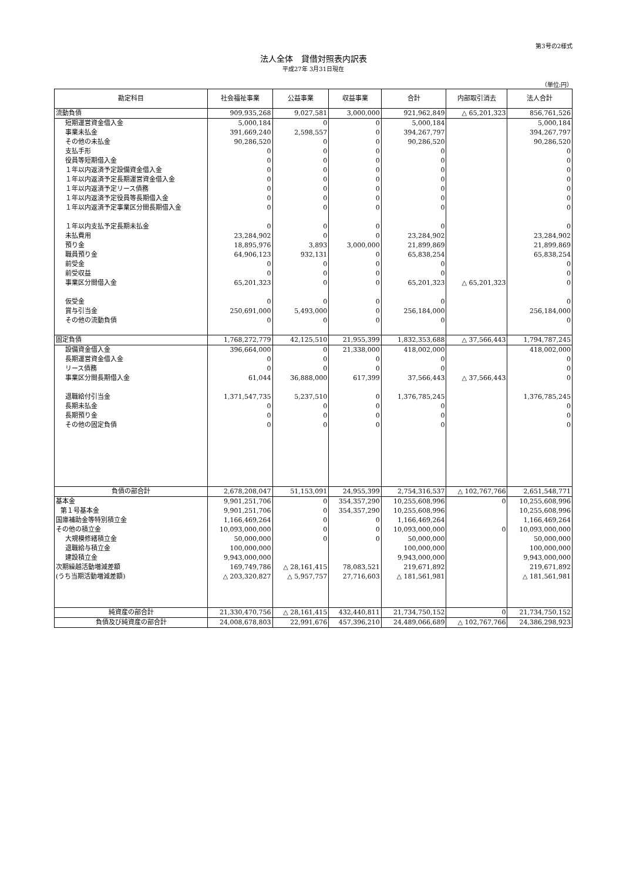第3号の2様式
法人全体　貸借対照表内訳表
平成27年 3月31日現在
（単位:円）
| 勘定科目 | 社会福祉事業 | 公益事業 | 収益事業 | 合計 | 内部取引消去 | 法人合計 |
| --- | --- | --- | --- | --- | --- | --- |
| 流動負債 | 909,935,268 | 9,027,581 | 3,000,000 | 921,962,849 | △ 65,201,323 | 856,761,526 |
| 短期運営資金借入金 | 5,000,184 | 0 | 0 | 5,000,184 | | 5,000,184 |
| 事業未払金 | 391,669,240 | 2,598,557 | 0 | 394,267,797 | | 394,267,797 |
| その他の未払金 | 90,286,520 | 0 | 0 | 90,286,520 | | 90,286,520 |
| 支払手形 | 0 | 0 | 0 | 0 | | 0 |
| 役員等短期借入金 | 0 | 0 | 0 | 0 | | 0 |
| １年以内返済予定設備資金借入金 | 0 | 0 | 0 | 0 | | 0 |
| １年以内返済予定長期運営資金借入金 | 0 | 0 | 0 | 0 | | 0 |
| １年以内返済予定リース債務 | 0 | 0 | 0 | 0 | | 0 |
| １年以内返済予定役員等長期借入金 | 0 | 0 | 0 | 0 | | 0 |
| １年以内返済予定事業区分間長期借入金 | 0 | 0 | 0 | 0 | | 0 |
| １年以内支払予定長期未払金 | 0 | 0 | 0 | 0 | | 0 |
| 未払費用 | 23,284,902 | 0 | 0 | 23,284,902 | | 23,284,902 |
| 預り金 | 18,895,976 | 3,893 | 3,000,000 | 21,899,869 | | 21,899,869 |
| 職員預り金 | 64,906,123 | 932,131 | 0 | 65,838,254 | | 65,838,254 |
| 前受金 | 0 | 0 | 0 | 0 | | 0 |
| 前受収益 | 0 | 0 | 0 | 0 | | 0 |
| 事業区分間借入金 | 65,201,323 | 0 | 0 | 65,201,323 | △ 65,201,323 | 0 |
| 仮受金 | 0 | 0 | 0 | 0 | | 0 |
| 賞与引当金 | 250,691,000 | 5,493,000 | 0 | 256,184,000 | | 256,184,000 |
| その他の流動負債 | 0 | 0 | 0 | 0 | | 0 |
| 固定負債 | 1,768,272,779 | 42,125,510 | 21,955,399 | 1,832,353,688 | △ 37,566,443 | 1,794,787,245 |
| 設備資金借入金 | 396,664,000 | 0 | 21,338,000 | 418,002,000 | | 418,002,000 |
| 長期運営資金借入金 | 0 | 0 | 0 | 0 | | 0 |
| リース債務 | 0 | 0 | 0 | 0 | | 0 |
| 事業区分間長期借入金 | 61,044 | 36,888,000 | 617,399 | 37,566,443 | △ 37,566,443 | 0 |
| 退職給付引当金 | 1,371,547,735 | 5,237,510 | 0 | 1,376,785,245 | | 1,376,785,245 |
| 長期未払金 | 0 | 0 | 0 | 0 | | 0 |
| 長期預り金 | 0 | 0 | 0 | 0 | | 0 |
| その他の固定負債 | 0 | 0 | 0 | 0 | | 0 |
| 負債の部合計 | 2,678,208,047 | 51,153,091 | 24,955,399 | 2,754,316,537 | △ 102,767,766 | 2,651,548,771 |
| 基本金 | 9,901,251,706 | 0 | 354,357,290 | 10,255,608,996 | 0 | 10,255,608,996 |
| 第１号基本金 | 9,901,251,706 | 0 | 354,357,290 | 10,255,608,996 | | 10,255,608,996 |
| 国庫補助金等特別積立金 | 1,166,469,264 | 0 | 0 | 1,166,469,264 | | 1,166,469,264 |
| その他の積立金 | 10,093,000,000 | 0 | 0 | 10,093,000,000 | 0 | 10,093,000,000 |
| 大規模修繕積立金 | 50,000,000 | 0 | 0 | 50,000,000 | | 50,000,000 |
| 退職給与積立金 | 100,000,000 | | | 100,000,000 | | 100,000,000 |
| 建設積立金 | 9,943,000,000 | | | 9,943,000,000 | | 9,943,000,000 |
| 次期繰越活動増減差額 | 169,749,786 | △ 28,161,415 | 78,083,521 | 219,671,892 | | 219,671,892 |
| (うち当期活動増減差額) | △ 203,320,827 | △ 5,957,757 | 27,716,603 | △ 181,561,981 | | △ 181,561,981 |
| 純資産の部合計 | 21,330,470,756 | △ 28,161,415 | 432,440,811 | 21,734,750,152 | 0 | 21,734,750,152 |
| 負債及び純資産の部合計 | 24,008,678,803 | 22,991,676 | 457,396,210 | 24,489,066,689 | △ 102,767,766 | 24,386,298,923 |